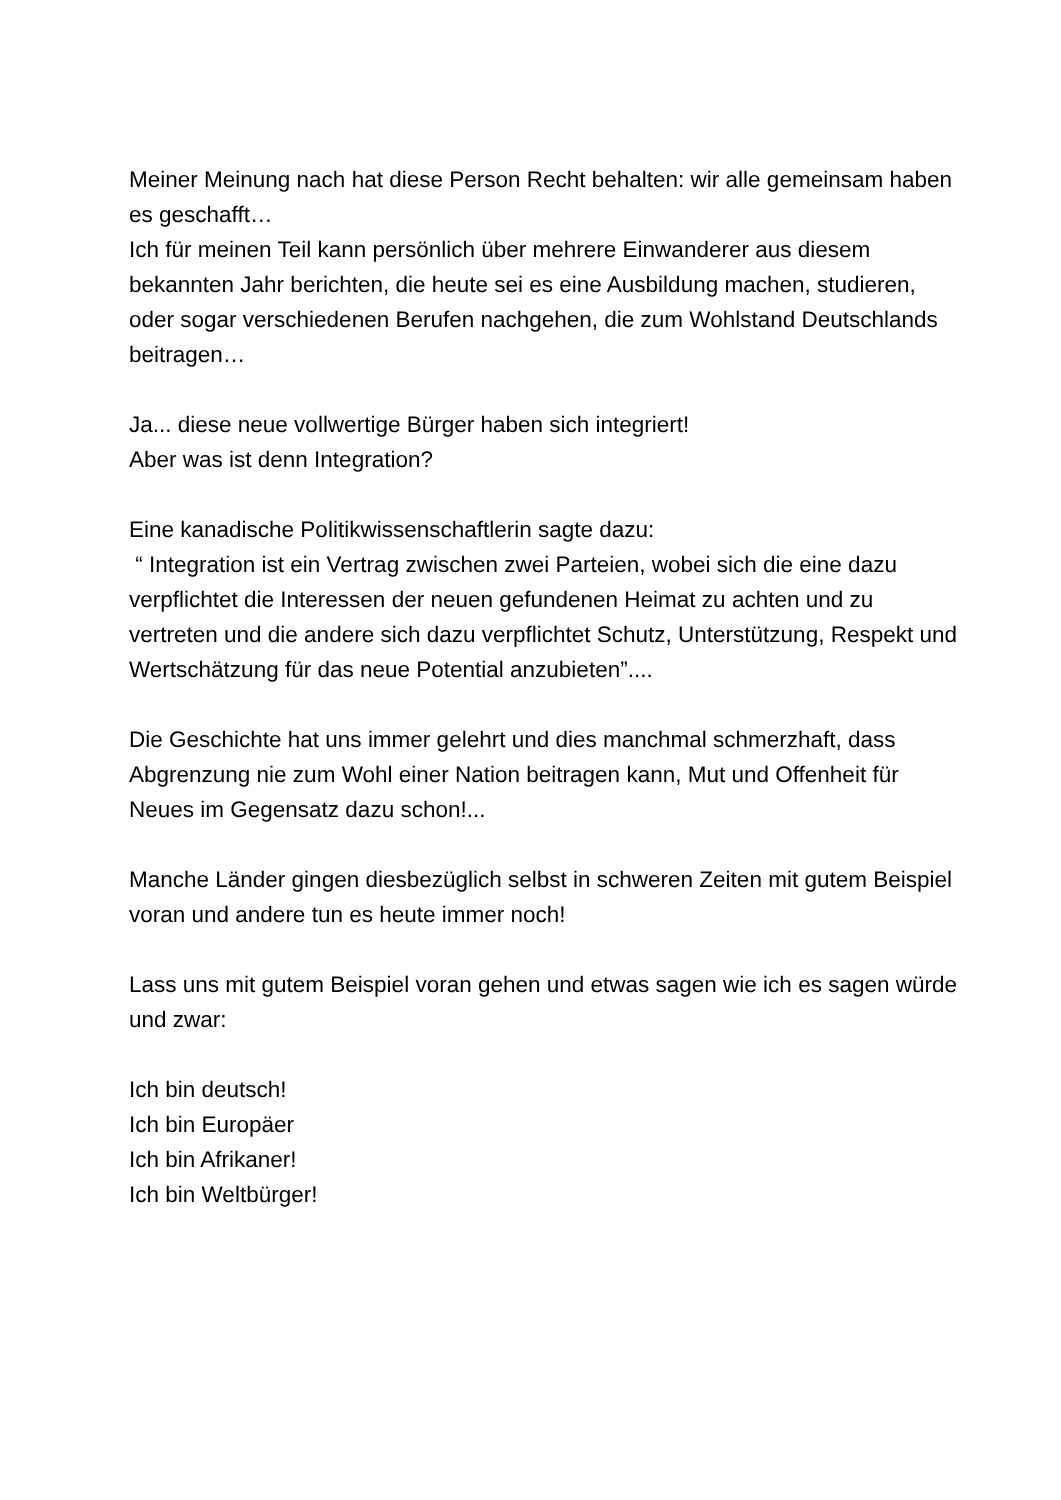Meiner Meinung nach hat diese Person Recht behalten: wir alle gemeinsam haben es geschafft…
Ich für meinen Teil kann persönlich über mehrere Einwanderer aus diesem bekannten Jahr berichten, die heute sei es eine Ausbildung machen, studieren, oder sogar verschiedenen Berufen nachgehen, die zum Wohlstand Deutschlands beitragen…
Ja... diese neue vollwertige Bürger haben sich integriert!
Aber was ist denn Integration?
Eine kanadische Politikwissenschaftlerin sagte dazu:
“ Integration ist ein Vertrag zwischen zwei Parteien, wobei sich die eine dazu verpflichtet die Interessen der neuen gefundenen Heimat zu achten und zu vertreten und die andere sich dazu verpflichtet Schutz, Unterstützung, Respekt und Wertschätzung für das neue Potential anzubieten”....
Die Geschichte hat uns immer gelehrt und dies manchmal schmerzhaft, dass Abgrenzung nie zum Wohl einer Nation beitragen kann, Mut und Offenheit für Neues im Gegensatz dazu schon!...
Manche Länder gingen diesbezüglich selbst in schweren Zeiten mit gutem Beispiel voran und andere tun es heute immer noch!
Lass uns mit gutem Beispiel voran gehen und etwas sagen wie ich es sagen würde und zwar:
Ich bin deutsch!
Ich bin Europäer
Ich bin Afrikaner!
Ich bin Weltbürger!